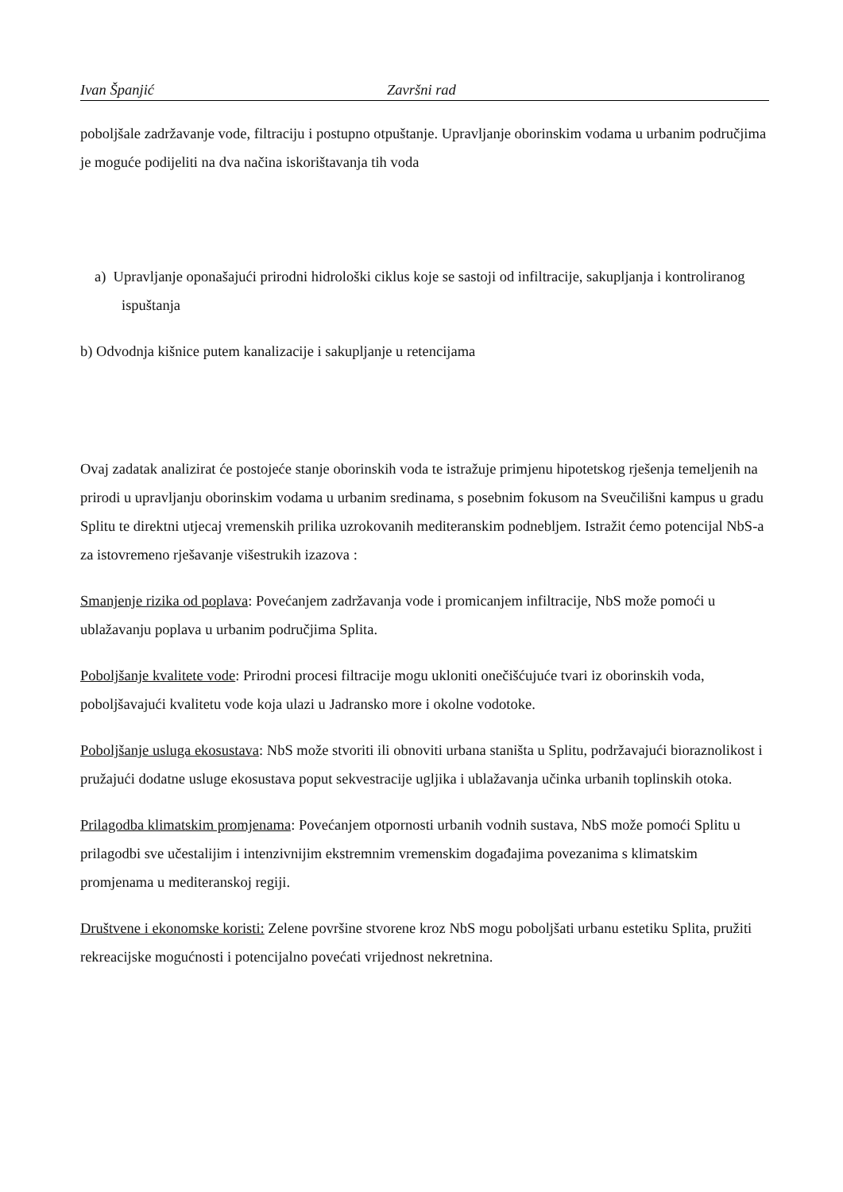Ivan Španjić Završni rad
poboljšale zadržavanje vode, filtraciju i postupno otpuštanje. Upravljanje oborinskim vodama u urbanim područjima je moguće podijeliti na dva načina iskorištavanja tih voda
a) Upravljanje oponašajući prirodni hidrološki ciklus koje se sastoji od infiltracije, sakupljanja i kontroliranog ispuštanja
b) Odvodnja kišnice putem kanalizacije i sakupljanje u retencijama
Ovaj zadatak analizirat će postojeće stanje oborinskih voda te istražuje primjenu hipotetskog rješenja temeljenih na prirodi u upravljanju oborinskim vodama u urbanim sredinama, s posebnim fokusom na Sveučilišni kampus u gradu Splitu te direktni utjecaj vremenskih prilika uzrokovanih mediteranskim podnebljem. Istražit ćemo potencijal NbS-a za istovremeno rješavanje višestrukih izazova :
Smanjenje rizika od poplava: Povećanjem zadržavanja vode i promicanjem infiltracije, NbS može pomoći u ublažavanju poplava u urbanim područjima Splita.
Poboljšanje kvalitete vode: Prirodni procesi filtracije mogu ukloniti onečišćujuće tvari iz oborinskih voda, poboljšavajući kvalitetu vode koja ulazi u Jadransko more i okolne vodotoke.
Poboljšanje usluga ekosustava: NbS može stvoriti ili obnoviti urbana staništa u Splitu, podržavajući bioraznolikost i pružajući dodatne usluge ekosustava poput sekvestracije ugljika i ublažavanja učinka urbanih toplinskih otoka.
Prilagodba klimatskim promjenama: Povećanjem otpornosti urbanih vodnih sustava, NbS može pomoći Splitu u prilagodbi sve učestalijim i intenzivnijim ekstremnim vremenskim događajima povezanima s klimatskim promjenama u mediteranskoj regiji.
Društvene i ekonomske koristi: Zelene površine stvorene kroz NbS mogu poboljšati urbanu estetiku Splita, pružiti rekreacijske mogućnosti i potencijalno povećati vrijednost nekretnina.